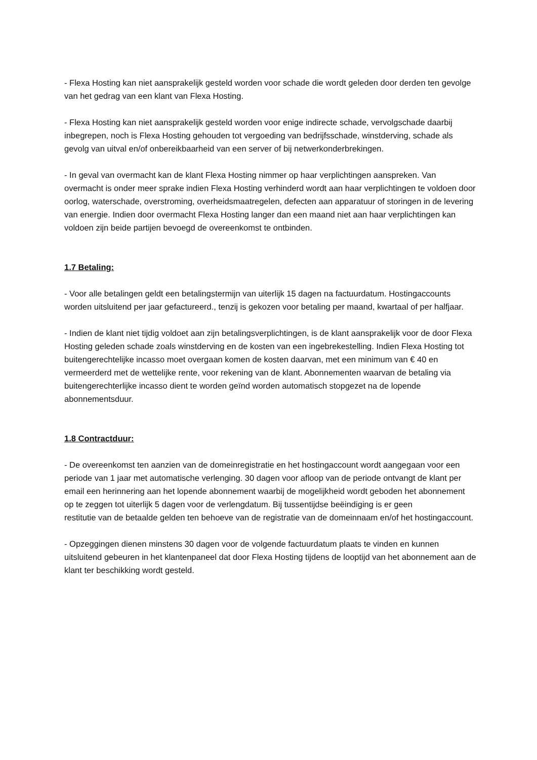- Flexa Hosting kan niet aansprakelijk gesteld worden voor schade die wordt geleden door derden ten gevolge van het gedrag van een klant van Flexa Hosting.
- Flexa Hosting kan niet aansprakelijk gesteld worden voor enige indirecte schade, vervolgschade daarbij inbegrepen, noch is Flexa Hosting gehouden tot vergoeding van bedrijfsschade, winstderving, schade als
gevolg van uitval en/of onbereikbaarheid van een server of bij netwerkonderbrekingen.
- In geval van overmacht kan de klant Flexa Hosting nimmer op haar verplichtingen aanspreken. Van overmacht is onder meer sprake indien Flexa Hosting verhinderd wordt aan haar verplichtingen te voldoen door oorlog, waterschade, overstroming, overheidsmaatregelen, defecten aan apparatuur of storingen in de levering van energie. Indien door overmacht Flexa Hosting langer dan een maand niet aan haar verplichtingen kan voldoen zijn beide partijen bevoegd de overeenkomst te ontbinden.
1.7 Betaling:
- Voor alle betalingen geldt een betalingstermijn van uiterlijk 15 dagen na factuurdatum. Hostingaccounts worden uitsluitend per jaar gefactureerd., tenzij is gekozen voor betaling per maand, kwartaal of per halfjaar.
- Indien de klant niet tijdig voldoet aan zijn betalingsverplichtingen, is de klant aansprakelijk voor de door Flexa Hosting geleden schade zoals winstderving en de kosten van een ingebrekestelling. Indien Flexa Hosting tot buitengerechtelijke incasso moet overgaan komen de kosten daarvan, met een minimum van € 40 en vermeerderd met de wettelijke rente, voor rekening van de klant. Abonnementen waarvan de betaling via buitengerechterlijke incasso dient te worden geïnd worden automatisch stopgezet na de lopende abonnementsduur.
1.8 Contractduur:
- De overeenkomst ten aanzien van de domeinregistratie en het hostingaccount wordt aangegaan voor een periode van 1 jaar met automatische verlenging. 30 dagen voor afloop van de periode ontvangt de klant per email een herinnering aan het lopende abonnement waarbij de mogelijkheid wordt geboden het abonnement op te zeggen tot uiterlijk 5 dagen voor de verlengdatum. Bij tussentijdse beëindiging is er geen
restitutie van de betaalde gelden ten behoeve van de registratie van de domeinnaam en/of het hostingaccount.
- Opzeggingen dienen minstens 30 dagen voor de volgende factuurdatum plaats te vinden en kunnen uitsluitend gebeuren in het klantenpaneel dat door Flexa Hosting tijdens de looptijd van het abonnement aan de klant ter beschikking wordt gesteld.